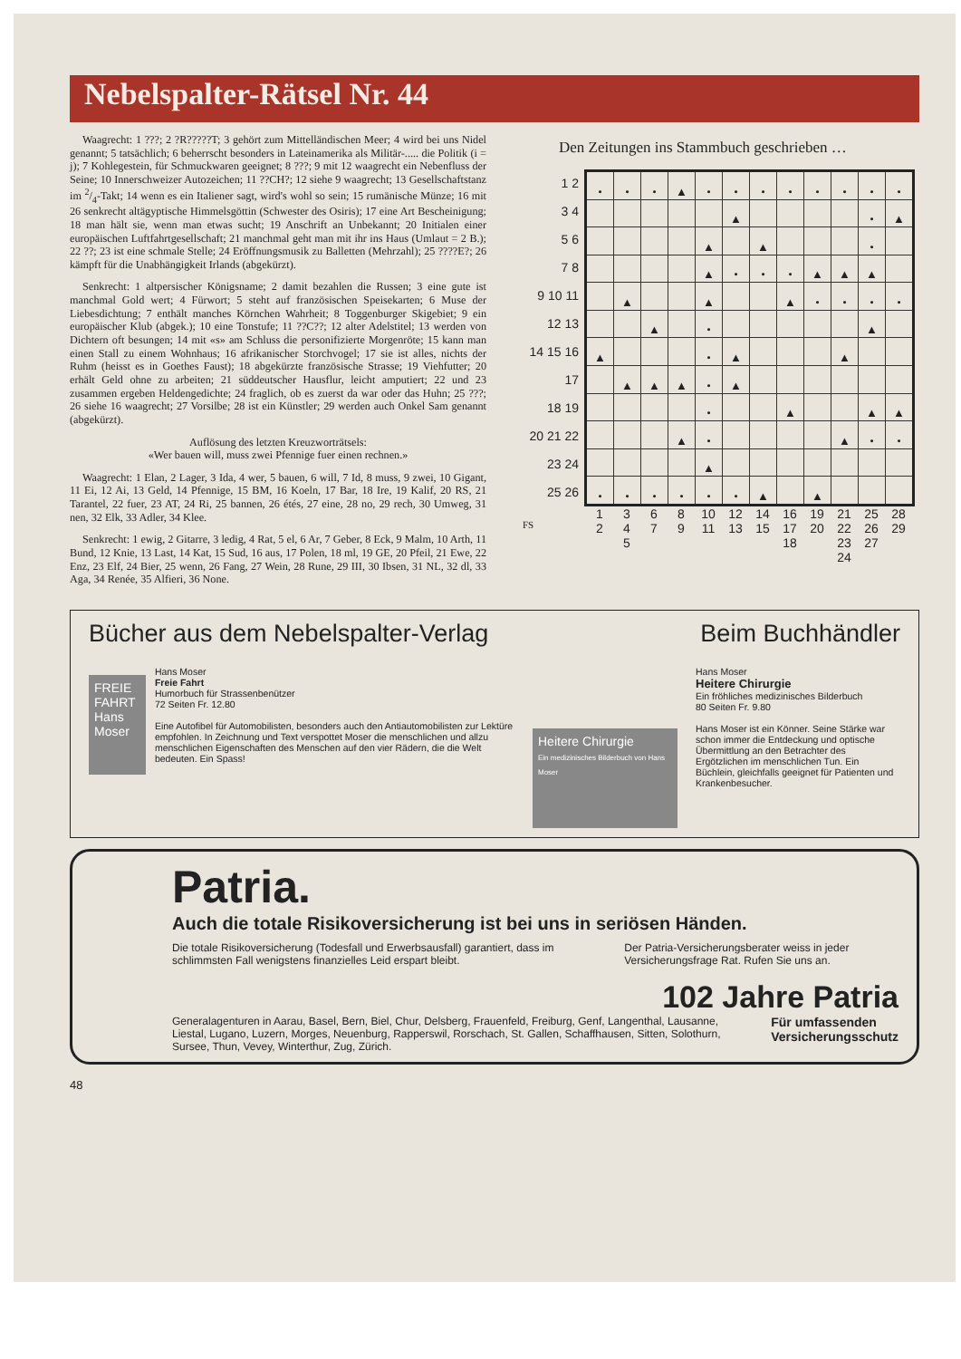Nebelspalter-Rätsel Nr. 44
Waagrecht: 1 ???; 2 ?R?????T; 3 gehört zum Mittelländischen Meer; 4 wird bei uns Nidel genannt; 5 tatsächlich; 6 beherrscht besonders in Lateinamerika als Militär-..... die Politik (i = j); 7 Kohlegestein, für Schmuckwaren geeignet; 8 ???; 9 mit 12 waagrecht ein Nebenfluss der Seine; 10 Innerschweizer Autozeichen; 11 ??CH?; 12 siehe 9 waagrecht; 13 Gesellschaftstanz im 2/4-Takt; 14 wenn es ein Italiener sagt, wird's wohl so sein; 15 rumänische Münze; 16 mit 26 senkrecht altägyptische Himmelsgöttin (Schwester des Osiris); 17 eine Art Bescheinigung; 18 man hält sie, wenn man etwas sucht; 19 Anschrift an Unbekannt; 20 Initialen einer europäischen Luftfahrtgesellschaft; 21 manchmal geht man mit ihr ins Haus (Umlaut = 2 B.); 22 ??; 23 ist eine schmale Stelle; 24 Eröffnungsmusik zu Balletten (Mehrzahl); 25 ????E?; 26 kämpft für die Unabhängigkeit Irlands (abgekürzt).
Senkrecht: 1 altpersischer Königsname; 2 damit bezahlen die Russen; 3 eine gute ist manchmal Gold wert; 4 Fürwort; 5 steht auf französischen Speisekarten; 6 Muse der Liebesdichtung; 7 enthält manches Körnchen Wahrheit; 8 Toggenburger Skigebiet; 9 ein europäischer Klub (abgek.); 10 eine Tonstufe; 11 ??C??; 12 alter Adelstitel; 13 werden von Dichtern oft besungen; 14 mit «s» am Schluss die personifizierte Morgenröte; 15 kann man einen Stall zu einem Wohnhaus; 16 afrikanischer Storchvogel; 17 sie ist alles, nichts der Ruhm (heisst es in Goethes Faust); 18 abgekürzte französische Strasse; 19 Viehfutter; 20 erhält Geld ohne zu arbeiten; 21 süddeutscher Hausflur, leicht amputiert; 22 und 23 zusammen ergeben Heldengedichte; 24 fraglich, ob es zuerst da war oder das Huhn; 25 ???; 26 siehe 16 waagrecht; 27 Vorsilbe; 28 ist ein Künstler; 29 werden auch Onkel Sam genannt (abgekürzt).
Auflösung des letzten Kreuzworträtsels:
«Wer bauen will, muss zwei Pfennige fuer einen rechnen.»
Waagrecht: 1 Elan, 2 Lager, 3 Ida, 4 wer, 5 bauen, 6 will, 7 Id, 8 muss, 9 zwei, 10 Gigant, 11 Ei, 12 Ai, 13 Geld, 14 Pfennige, 15 BM, 16 Koeln, 17 Bar, 18 Ire, 19 Kalif, 20 RS, 21 Tarantel, 22 fuer, 23 AT, 24 Ri, 25 bannen, 26 étés, 27 eine, 28 no, 29 rech, 30 Umweg, 31 nen, 32 Elk, 33 Adler, 34 Klee.
Senkrecht: 1 ewig, 2 Gitarre, 3 ledig, 4 Rat, 5 el, 6 Ar, 7 Geber, 8 Eck, 9 Malm, 10 Arth, 11 Bund, 12 Knie, 13 Last, 14 Kat, 15 Sud, 16 aus, 17 Polen, 18 ml, 19 GE, 20 Pfeil, 21 Ewe, 22 Enz, 23 Elf, 24 Bier, 25 wenn, 26 Fang, 27 Wein, 28 Rune, 29 III, 30 Ibsen, 31 NL, 32 dl, 33 Aga, 34 Renée, 35 Alfieri, 36 None.
Den Zeitungen ins Stammbuch geschrieben …
1 2
3 4
5 6
7 8
9 10 11
12 13
14 15 16
17
18 19
20 21 22
23 24
25 26
| • | • | • | ▲ | • | • | • | • | • | • | • | • |
| | | | | | ▲ | | | | | • | ▲ |
| | | | | ▲ | | ▲ | | | | • | |
| | | | | ▲ | • | • | • | ▲ | ▲ | ▲ | |
| | ▲ | | | ▲ | | | ▲ | • | • | • | • |
| | | ▲ | | • | | | | | | ▲ | |
| ▲ | | | | • | ▲ | | | | ▲ | | |
| | ▲ | ▲ | ▲ | • | ▲ | | | | | | |
| | | | | • | | | ▲ | | | ▲ | ▲ |
| | | | ▲ | • | | | | | ▲ | • | • |
| | | | | ▲ | | | | | | | |
| • | • | • | • | • | • | ▲ | | ▲ | | | |
1
2
3
4
5
6
7
8
9
10
11
12
13
14
15
16
17
18
19
20
21
22
23
24
25
26
27
28
29
FS
Bücher aus dem Nebelspalter-Verlag
FREIE FAHRT
Hans Moser
Hans Moser
Freie Fahrt
Humorbuch für Strassenbenützer
72 Seiten Fr. 12.80
Eine Autofibel für Automobilisten, besonders auch den Antiautomobilisten zur Lektüre empfohlen. In Zeichnung und Text verspottet Moser die menschlichen und allzu menschlichen Eigenschaften des Menschen auf den vier Rädern, die die Welt bedeuten. Ein Spass!
Heitere Chirurgie
Ein medizinisches Bilderbuch von Hans Moser
Beim Buchhändler
Hans Moser
Heitere Chirurgie
Ein fröhliches medizinisches Bilderbuch
80 Seiten Fr. 9.80
Hans Moser ist ein Könner. Seine Stärke war schon immer die Entdeckung und optische Übermittlung an den Betrachter des Ergötzlichen im menschlichen Tun. Ein Büchlein, gleichfalls geeignet für Patienten und Krankenbesucher.
Patria.
Auch die totale Risikoversicherung ist bei uns in seriösen Händen.
Die totale Risikoversicherung (Todesfall und Erwerbsausfall) garantiert, dass im schlimmsten Fall wenigstens finanzielles Leid erspart bleibt.
Der Patria-Versicherungsberater weiss in jeder Versicherungsfrage Rat. Rufen Sie uns an.
102 Jahre Patria
Generalagenturen in Aarau, Basel, Bern, Biel, Chur, Delsberg, Frauenfeld, Freiburg, Genf, Langenthal, Lausanne, Liestal, Lugano, Luzern, Morges, Neuenburg, Rapperswil, Rorschach, St. Gallen, Schaffhausen, Sitten, Solothurn, Sursee, Thun, Vevey, Winterthur, Zug, Zürich.
Für umfassenden Versicherungsschutz
48